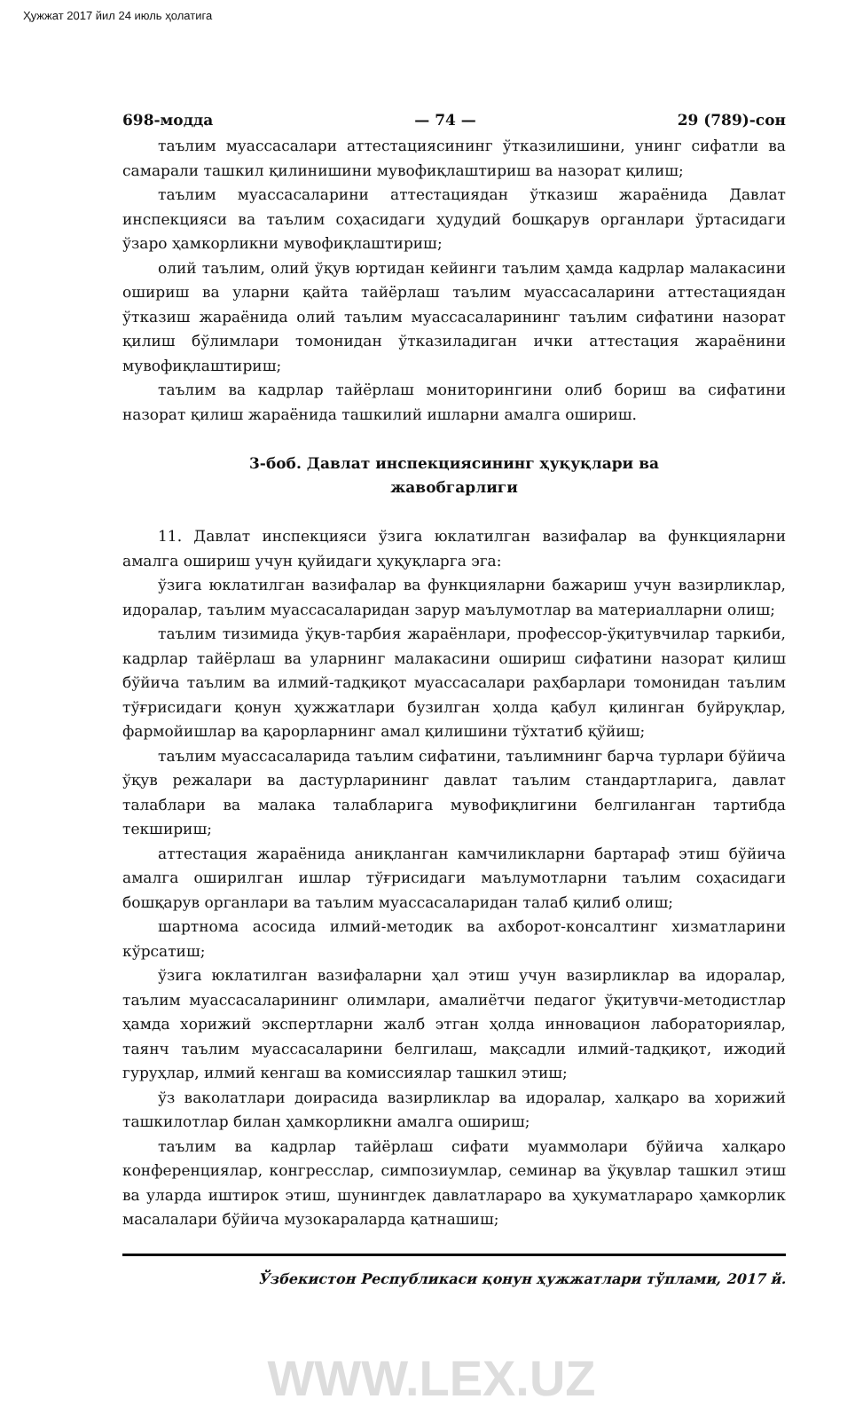Ҳужжат 2017 йил 24 июль ҳолатига
698-модда — 74 — 29 (789)-сон
таълим муассасалари аттестациясининг ўтказилишини, унинг сифатли ва самарали ташкил қилинишини мувофиқлаштириш ва назорат қилиш;
таълим муассасаларини аттестациядан ўтказиш жараёнида Давлат инспекцияси ва таълим соҳасидаги ҳудудий бошқарув органлари ўртасидаги ўзаро ҳамкорликни мувофиқлаштириш;
олий таълим, олий ўқув юртидан кейинги таълим ҳамда кадрлар малакасини ошириш ва уларни қайта тайёрлаш таълим муассасаларини аттестациядан ўтказиш жараёнида олий таълим муассасаларининг таълим сифатини назорат қилиш бўлимлари томонидан ўтказиладиган ички аттестация жараёнини мувофиқлаштириш;
таълим ва кадрлар тайёрлаш мониторингини олиб бориш ва сифатини назорат қилиш жараёнида ташкилий ишларни амалга ошириш.
3-боб. Давлат инспекциясининг ҳуқуқлари ва
жавобгарлиги
11. Давлат инспекцияси ўзига юклатилган вазифалар ва функцияларни амалга ошириш учун қуйидаги ҳуқуқларга эга:
ўзига юклатилган вазифалар ва функцияларни бажариш учун вазирликлар, идоралар, таълим муассасаларидан зарур маълумотлар ва материалларни олиш;
таълим тизимида ўқув-тарбия жараёнлари, профессор-ўқитувчилар таркиби, кадрлар тайёрлаш ва уларнинг малакасини ошириш сифатини назорат қилиш бўйича таълим ва илмий-тадқиқот муассасалари раҳбарлари томонидан таълим тўғрисидаги қонун ҳужжатлари бузилган ҳолда қабул қилинган буйруқлар, фармойишлар ва қарорларнинг амал қилишини тўхтатиб қўйиш;
таълим муассасаларида таълим сифатини, таълимнинг барча турлари бўйича ўқув режалари ва дастурларининг давлат таълим стандартларига, давлат талаблари ва малака талабларига мувофиқлигини белгиланган тартибда текшириш;
аттестация жараёнида аниқланган камчиликларни бартараф этиш бўйича амалга оширилган ишлар тўғрисидаги маълумотларни таълим соҳасидаги бошқарув органлари ва таълим муассасаларидан талаб қилиб олиш;
шартнома асосида илмий-методик ва ахборот-консалтинг хизматларини кўрсатиш;
ўзига юклатилган вазифаларни ҳал этиш учун вазирликлар ва идоралар, таълим муассасаларининг олимлари, амалиётчи педагог ўқитувчи-методистлар ҳамда хорижий экспертларни жалб этган ҳолда инновацион лабораториялар, таянч таълим муассасаларини белгилаш, мақсадли илмий-тадқиқот, ижодий гуруҳлар, илмий кенгаш ва комиссиялар ташкил этиш;
ўз ваколатлари доирасида вазирликлар ва идоралар, халқаро ва хорижий ташкилотлар билан ҳамкорликни амалга ошириш;
таълим ва кадрлар тайёрлаш сифати муаммолари бўйича халқаро конференциялар, конгресслар, симпозиумлар, семинар ва ўқувлар ташкил этиш ва уларда иштирок этиш, шунингдек давлатлараро ва ҳукуматлараро ҳамкорлик масалалари бўйича музокараларда қатнашиш;
Ўзбекистон Республикаси қонун ҳужжатлари тўплами, 2017 й.
WWW.LEX.UZ